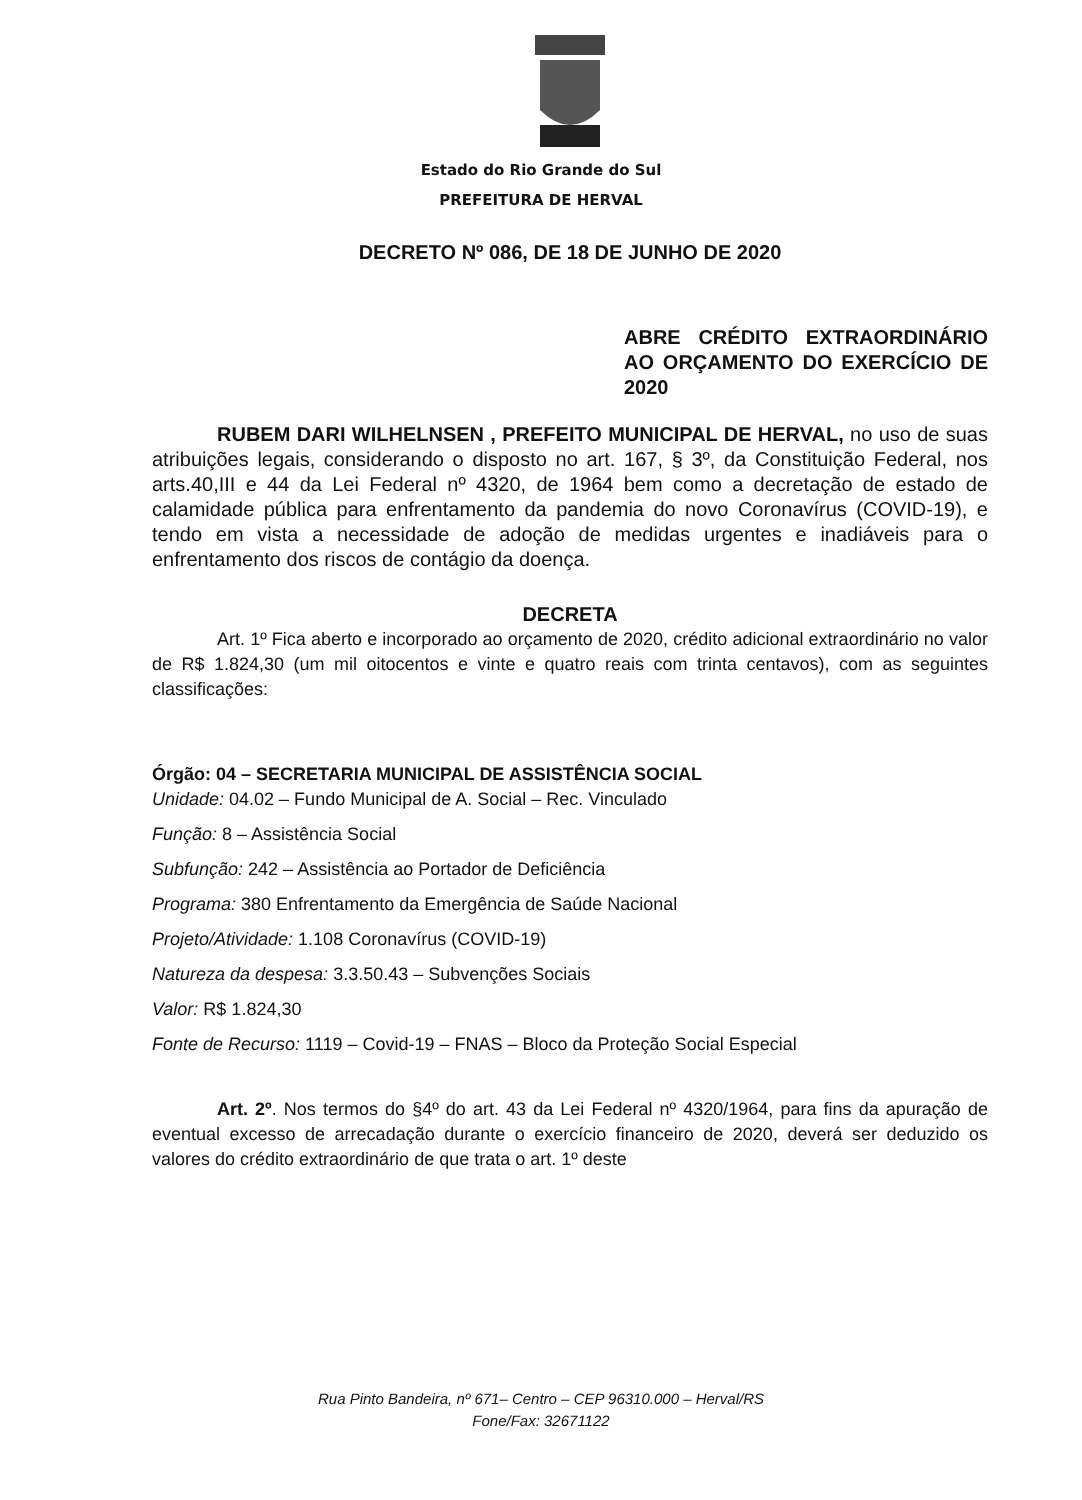Estado do Rio Grande do Sul
PREFEITURA DE HERVAL
DECRETO Nº 086, DE 18 DE JUNHO DE 2020
ABRE CRÉDITO EXTRAORDINÁRIO AO ORÇAMENTO DO EXERCÍCIO DE
2020
RUBEM DARI WILHELNSEN , PREFEITO MUNICIPAL DE HERVAL, no uso de suas atribuições legais, considerando o disposto no art. 167, § 3º, da Constituição Federal, nos arts.40,III e 44 da Lei Federal nº 4320, de 1964 bem como a decretação de estado de calamidade pública para enfrentamento da pandemia do novo Coronavírus (COVID-19), e tendo em vista a necessidade de adoção de medidas urgentes e inadiáveis para o enfrentamento dos riscos de contágio da doença.
DECRETA
Art. 1º Fica aberto e incorporado ao orçamento de 2020, crédito adicional extraordinário no valor de R$ 1.824,30 (um mil oitocentos e vinte e quatro reais com trinta centavos), com as seguintes classificações:
Órgão: 04 – SECRETARIA MUNICIPAL DE ASSISTÊNCIA SOCIAL
Unidade: 04.02 – Fundo Municipal de A. Social – Rec. Vinculado
Função: 8 – Assistência Social
Subfunção: 242 – Assistência ao Portador de Deficiência
Programa: 380 Enfrentamento da Emergência de Saúde Nacional
Projeto/Atividade: 1.108 Coronavírus (COVID-19)
Natureza da despesa: 3.3.50.43 – Subvenções Sociais
Valor: R$ 1.824,30
Fonte de Recurso: 1119 – Covid-19 – FNAS – Bloco da Proteção Social Especial
Art. 2º. Nos termos do §4º do art. 43 da Lei Federal nº 4320/1964, para fins da apuração de eventual excesso de arrecadação durante o exercício financeiro de 2020, deverá ser deduzido os valores do crédito extraordinário de que trata o art. 1º deste
Rua Pinto Bandeira, nº 671– Centro – CEP 96310.000 – Herval/RS
Fone/Fax: 32671122